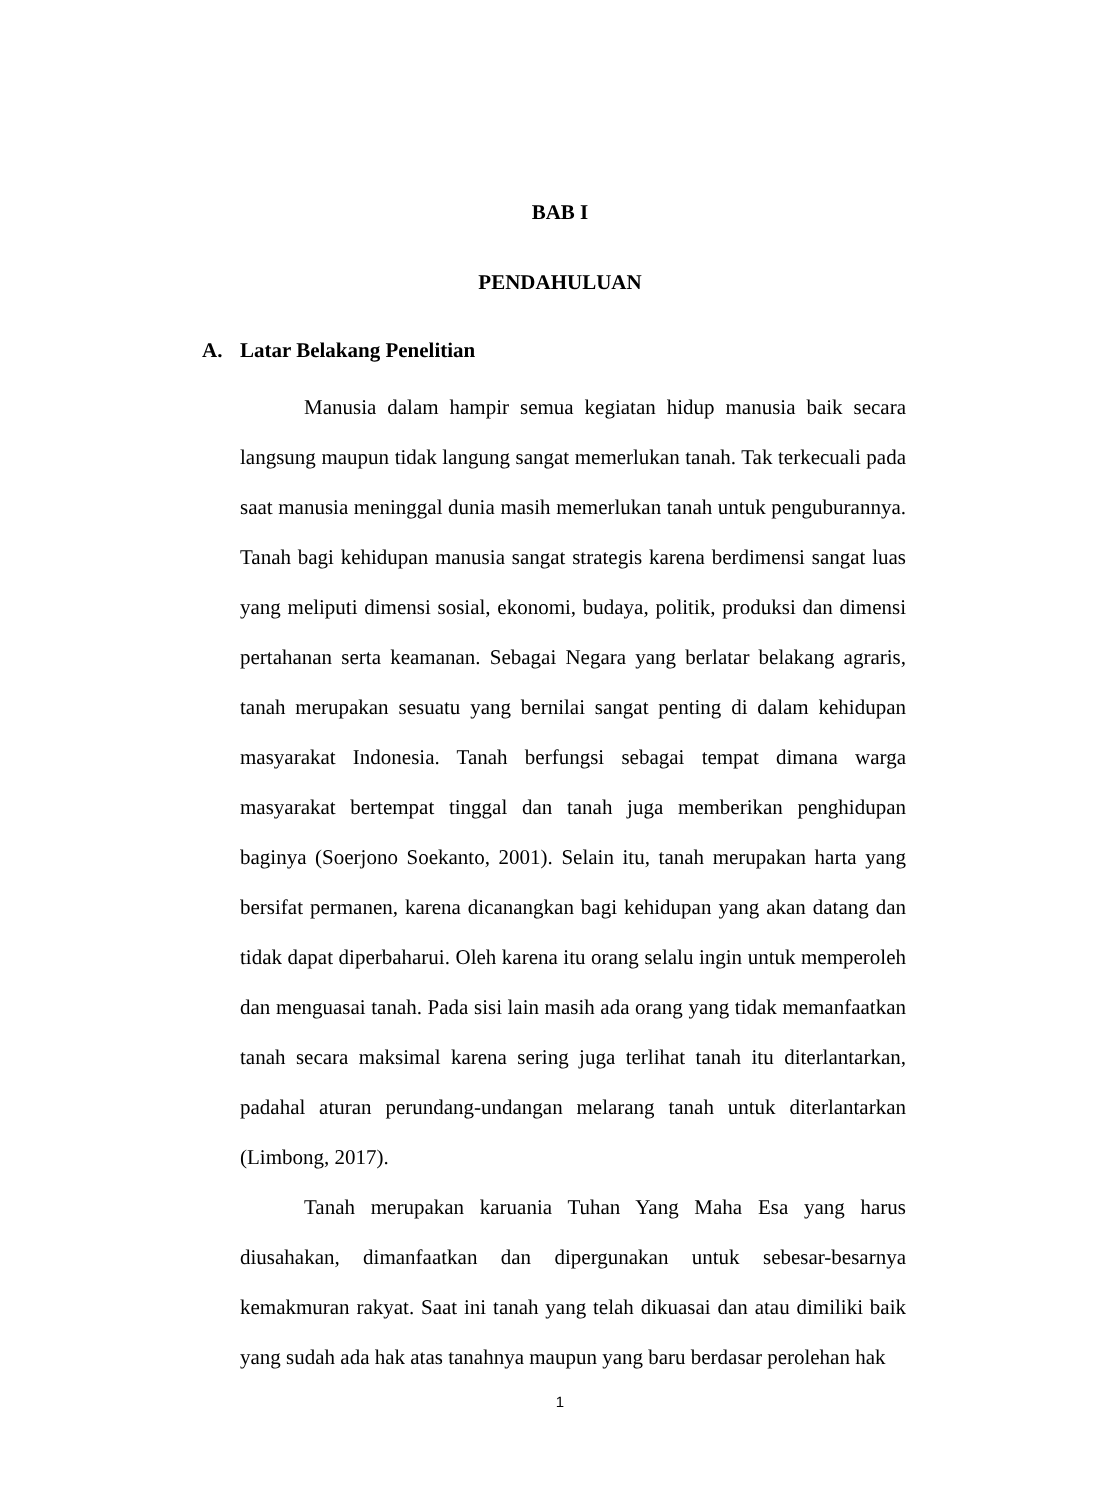BAB I
PENDAHULUAN
A. Latar Belakang Penelitian
Manusia dalam hampir semua kegiatan hidup manusia baik secara langsung maupun tidak langung sangat memerlukan tanah. Tak terkecuali pada saat manusia meninggal dunia masih memerlukan tanah untuk penguburannya. Tanah bagi kehidupan manusia sangat strategis karena berdimensi sangat luas yang meliputi dimensi sosial, ekonomi, budaya, politik, produksi dan dimensi pertahanan serta keamanan. Sebagai Negara yang berlatar belakang agraris, tanah merupakan sesuatu yang bernilai sangat penting di dalam kehidupan masyarakat Indonesia. Tanah berfungsi sebagai tempat dimana warga masyarakat bertempat tinggal dan tanah juga memberikan penghidupan baginya (Soerjono Soekanto, 2001). Selain itu, tanah merupakan harta yang bersifat permanen, karena dicanangkan bagi kehidupan yang akan datang dan tidak dapat diperbaharui. Oleh karena itu orang selalu ingin untuk memperoleh dan menguasai tanah. Pada sisi lain masih ada orang yang tidak memanfaatkan tanah secara maksimal karena sering juga terlihat tanah itu diterlantarkan, padahal aturan perundang-undangan melarang tanah untuk diterlantarkan (Limbong, 2017).
Tanah merupakan karuania Tuhan Yang Maha Esa yang harus diusahakan, dimanfaatkan dan dipergunakan untuk sebesar-besarnya kemakmuran rakyat. Saat ini tanah yang telah dikuasai dan atau dimiliki baik yang sudah ada hak atas tanahnya maupun yang baru berdasar perolehan hak
1